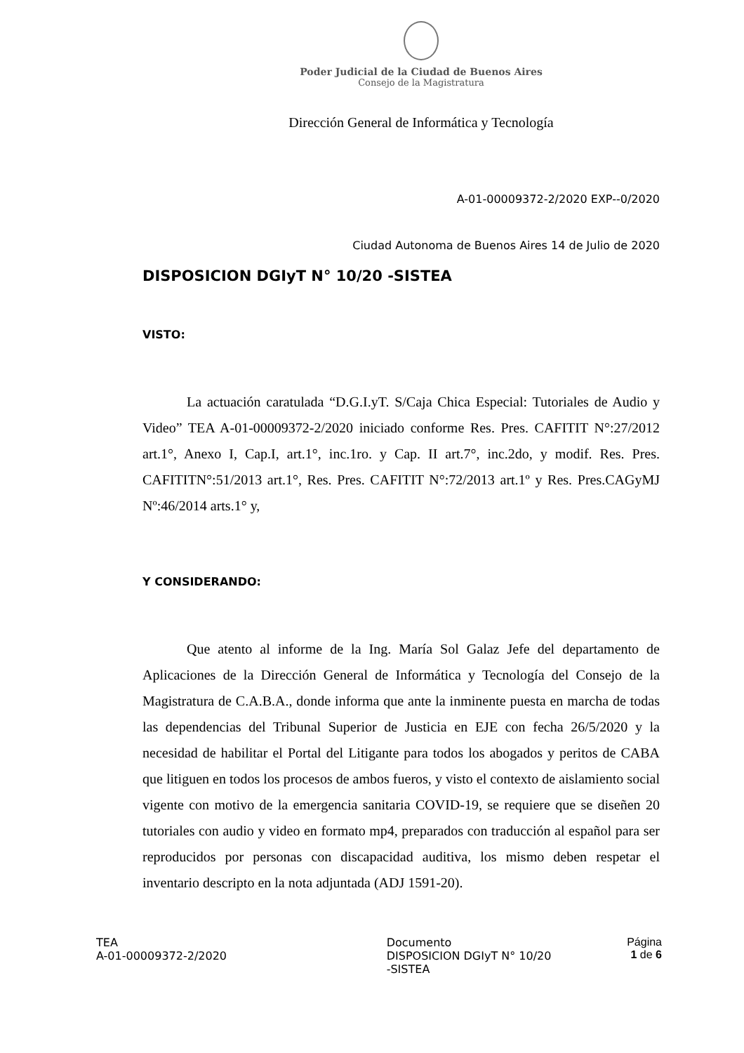Poder Judicial de la Ciudad de Buenos Aires
Consejo de la Magistratura
Dirección General de Informática y Tecnología
A-01-00009372-2/2020 EXP--0/2020
Ciudad Autonoma de Buenos Aires 14 de Julio de 2020
DISPOSICION DGIyT N° 10/20 -SISTEA
VISTO:
La actuación caratulada “D.G.I.yT. S/Caja Chica Especial: Tutoriales de Audio y Video” TEA A-01-00009372-2/2020 iniciado conforme Res. Pres. CAFITIT N°:27/2012 art.1°, Anexo I, Cap.I, art.1°, inc.1ro. y Cap. II art.7°, inc.2do, y modif. Res. Pres. CAFITITN°:51/2013 art.1°, Res. Pres. CAFITIT N°:72/2013 art.1º y Res. Pres.CAGyMJ Nº:46/2014 arts.1° y,
Y CONSIDERANDO:
Que atento al informe de la Ing. María Sol Galaz Jefe del departamento de Aplicaciones de la Dirección General de Informática y Tecnología del Consejo de la Magistratura de C.A.B.A., donde informa que ante la inminente puesta en marcha de todas las dependencias del Tribunal Superior de Justicia en EJE con fecha 26/5/2020 y la necesidad de habilitar el Portal del Litigante para todos los abogados y peritos de CABA que litiguen en todos los procesos de ambos fueros, y visto el contexto de aislamiento social vigente con motivo de la emergencia sanitaria COVID-19, se requiere que se diseñen 20 tutoriales con audio y video en formato mp4, preparados con traducción al español para ser reproducidos por personas con discapacidad auditiva, los mismo deben respetar el inventario descripto en la nota adjuntada (ADJ 1591-20).
TEA
A-01-00009372-2/2020
Documento
DISPOSICION DGIyT N° 10/20
-SISTEA
Página
1 de 6